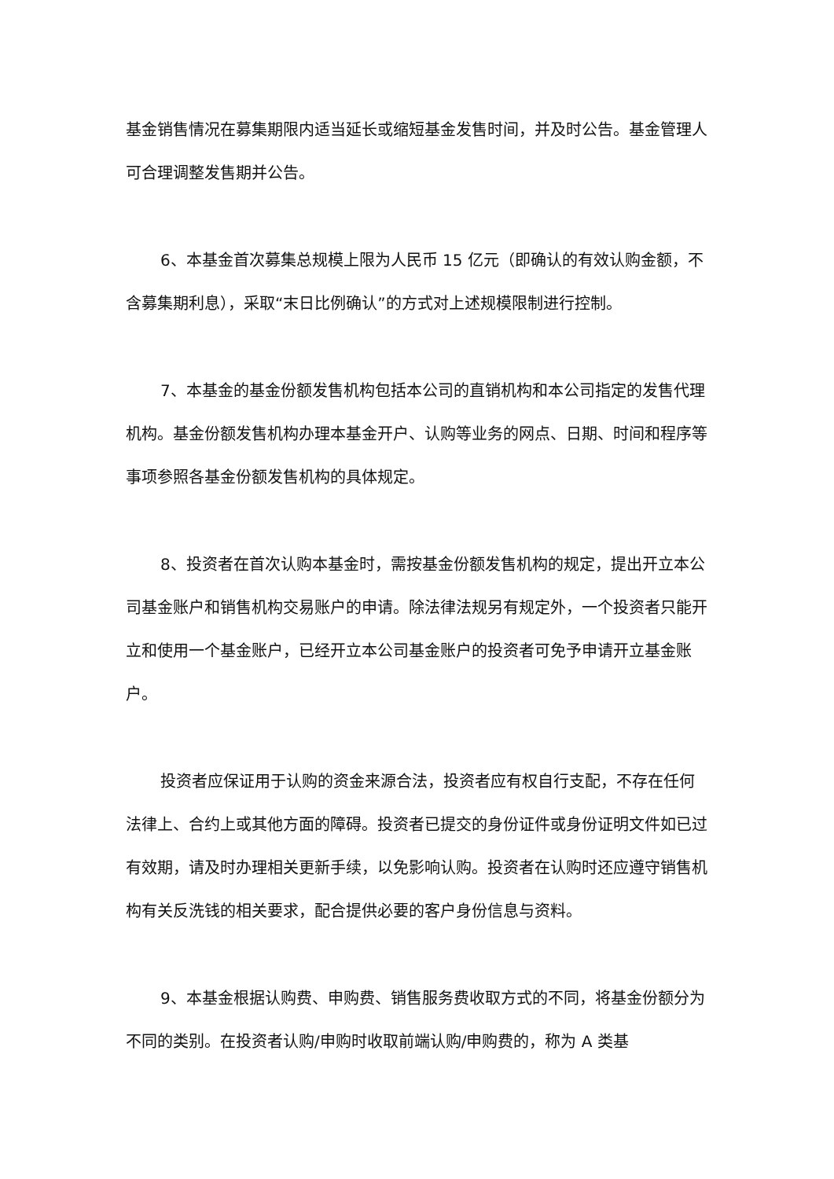基金销售情况在募集期限内适当延长或缩短基金发售时间，并及时公告。基金管理人可合理调整发售期并公告。
6、本基金首次募集总规模上限为人民币 15 亿元（即确认的有效认购金额，不含募集期利息），采取“末日比例确认”的方式对上述规模限制进行控制。
7、本基金的基金份额发售机构包括本公司的直销机构和本公司指定的发售代理机构。基金份额发售机构办理本基金开户、认购等业务的网点、日期、时间和程序等事项参照各基金份额发售机构的具体规定。
8、投资者在首次认购本基金时，需按基金份额发售机构的规定，提出开立本公司基金账户和销售机构交易账户的申请。除法律法规另有规定外，一个投资者只能开立和使用一个基金账户，已经开立本公司基金账户的投资者可免予申请开立基金账户。
投资者应保证用于认购的资金来源合法，投资者应有权自行支配，不存在任何法律上、合约上或其他方面的障碍。投资者已提交的身份证件或身份证明文件如已过有效期，请及时办理相关更新手续，以免影响认购。投资者在认购时还应遵守销售机构有关反洗钱的相关要求，配合提供必要的客户身份信息与资料。
9、本基金根据认购费、申购费、销售服务费收取方式的不同，将基金份额分为不同的类别。在投资者认购/申购时收取前端认购/申购费的，称为 A 类基